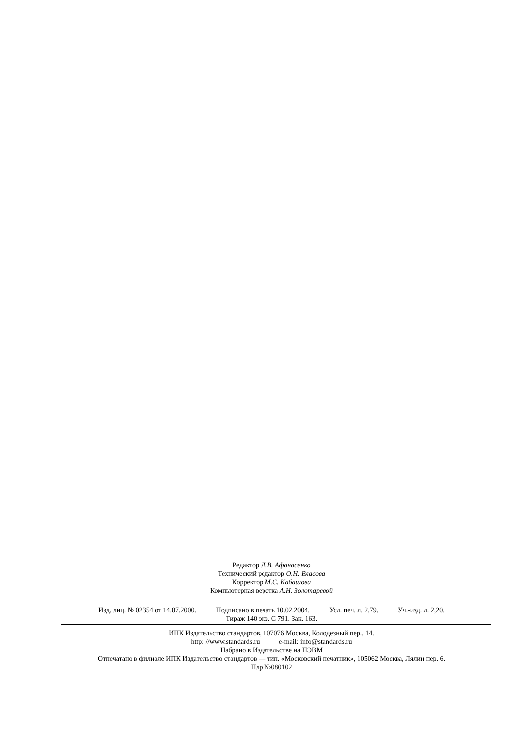Редактор Л.В. Афанасенко
Технический редактор О.Н. Власова
Корректор М.С. Кабашова
Компьютерная верстка А.Н. Золотаревой
Изд. лиц. № 02354 от 14.07.2000. Подписано в печать 10.02.2004. Усл. печ. л. 2,79. Уч.-изд. л. 2,20.
Тираж 140 экз. С 791. Зак. 163.
ИПК Издательство стандартов, 107076 Москва, Колодезный пер., 14.
http: //www.standards.ru e-mail: info@standards.ru
Набрано в Издательстве на ПЭВМ
Отпечатано в филиале ИПК Издательство стандартов — тип. «Московский печатник», 105062 Москва, Лялин пер. 6.
Плр №080102